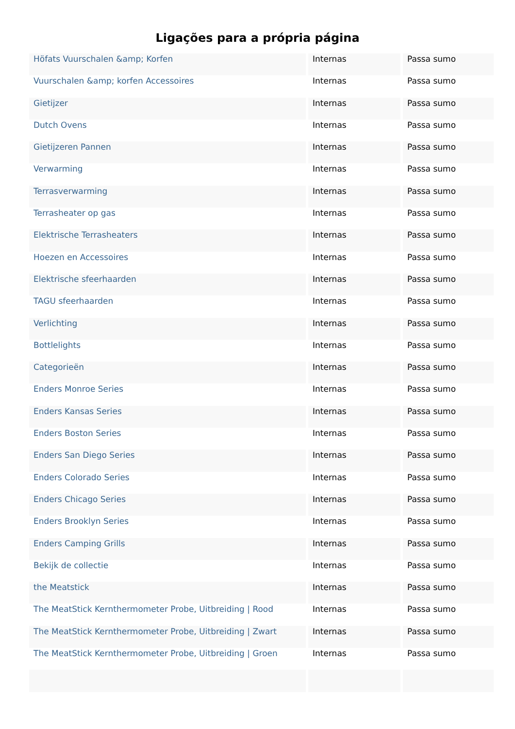Ligações para a própria página
| Höfats Vuurschalen &amp; Korfen | Internas | Passa sumo |
| Vuurschalen &amp; korfen Accessoires | Internas | Passa sumo |
| Gietijzer | Internas | Passa sumo |
| Dutch Ovens | Internas | Passa sumo |
| Gietijzeren Pannen | Internas | Passa sumo |
| Verwarming | Internas | Passa sumo |
| Terrasverwarming | Internas | Passa sumo |
| Terrasheater op gas | Internas | Passa sumo |
| Elektrische Terrasheaters | Internas | Passa sumo |
| Hoezen en Accessoires | Internas | Passa sumo |
| Elektrische sfeerhaarden | Internas | Passa sumo |
| TAGU sfeerhaarden | Internas | Passa sumo |
| Verlichting | Internas | Passa sumo |
| Bottlelights | Internas | Passa sumo |
| Categorieën | Internas | Passa sumo |
| Enders Monroe Series | Internas | Passa sumo |
| Enders Kansas Series | Internas | Passa sumo |
| Enders Boston Series | Internas | Passa sumo |
| Enders San Diego Series | Internas | Passa sumo |
| Enders Colorado Series | Internas | Passa sumo |
| Enders Chicago Series | Internas | Passa sumo |
| Enders Brooklyn Series | Internas | Passa sumo |
| Enders Camping Grills | Internas | Passa sumo |
| Bekijk de collectie | Internas | Passa sumo |
| the Meatstick | Internas | Passa sumo |
| The MeatStick Kernthermometer Probe, Uitbreiding / Rood | Internas | Passa sumo |
| The MeatStick Kernthermometer Probe, Uitbreiding / Zwart | Internas | Passa sumo |
| The MeatStick Kernthermometer Probe, Uitbreiding / Groen | Internas | Passa sumo |